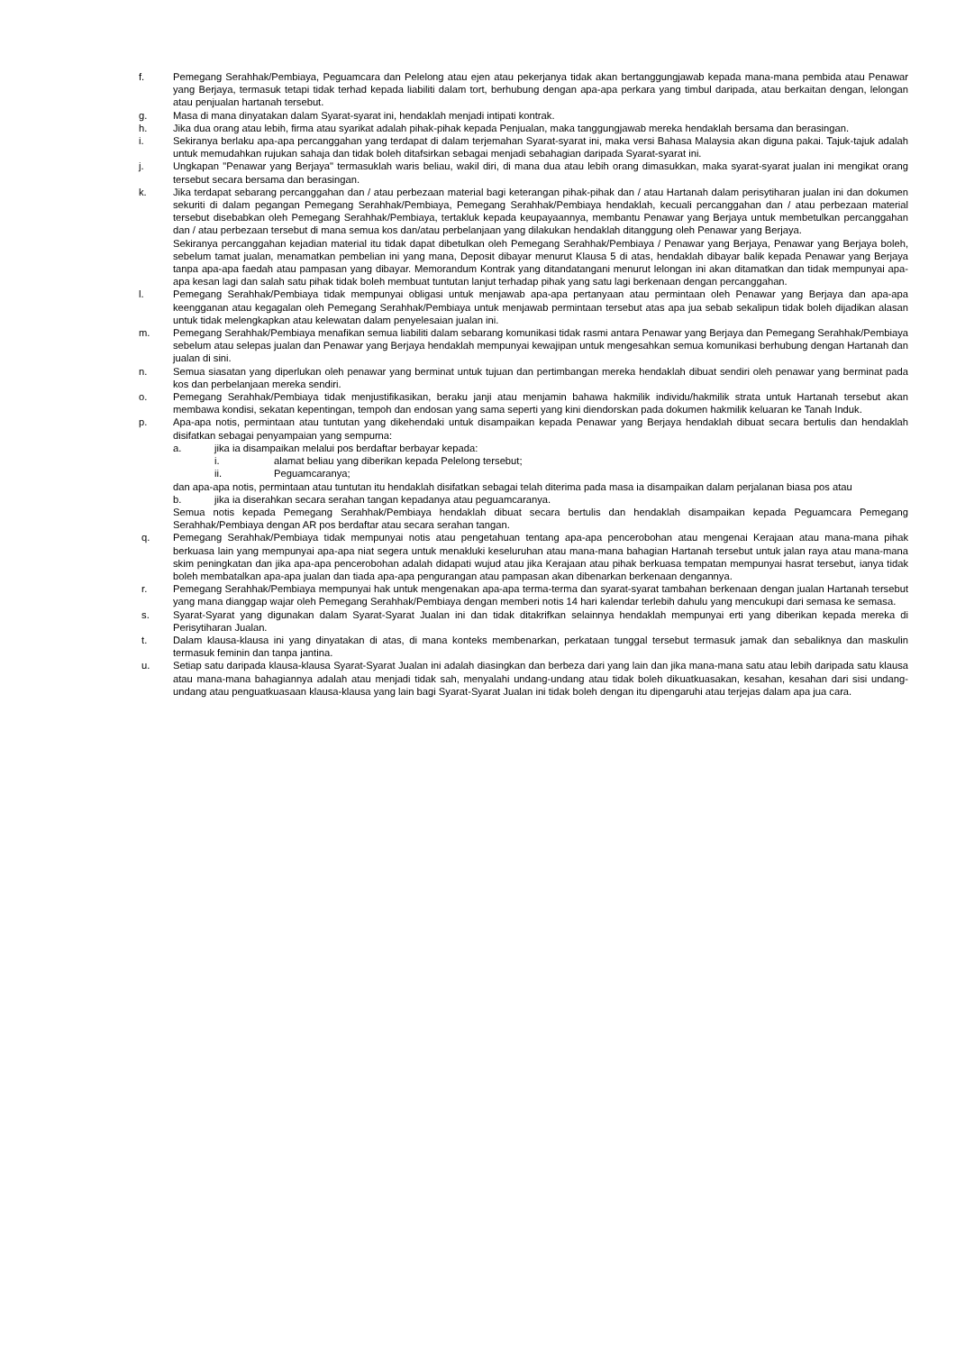f. Pemegang Serahhak/Pembiaya, Peguamcara dan Pelelong atau ejen atau pekerjanya tidak akan bertanggungjawab kepada mana-mana pembida atau Penawar yang Berjaya, termasuk tetapi tidak terhad kepada liabiliti dalam tort, berhubung dengan apa-apa perkara yang timbul daripada, atau berkaitan dengan, lelongan atau penjualan hartanah tersebut.
g. Masa di mana dinyatakan dalam Syarat-syarat ini, hendaklah menjadi intipati kontrak.
h. Jika dua orang atau lebih, firma atau syarikat adalah pihak-pihak kepada Penjualan, maka tanggungjawab mereka hendaklah bersama dan berasingan.
i. Sekiranya berlaku apa-apa percanggahan yang terdapat di dalam terjemahan Syarat-syarat ini, maka versi Bahasa Malaysia akan diguna pakai. Tajuk-tajuk adalah untuk memudahkan rujukan sahaja dan tidak boleh ditafsirkan sebagai menjadi sebahagian daripada Syarat-syarat ini.
j. Ungkapan "Penawar yang Berjaya" termasuklah waris beliau, wakil diri, di mana dua atau lebih orang dimasukkan, maka syarat-syarat jualan ini mengikat orang tersebut secara bersama dan berasingan.
k. Jika terdapat sebarang percanggahan dan / atau perbezaan material bagi keterangan pihak-pihak dan / atau Hartanah dalam perisytiharan jualan ini dan dokumen sekuriti di dalam pegangan Pemegang Serahhak/Pembiaya, Pemegang Serahhak/Pembiaya hendaklah, kecuali percanggahan dan / atau perbezaan material tersebut disebabkan oleh Pemegang Serahhak/Pembiaya, tertakluk kepada keupayaannya, membantu Penawar yang Berjaya untuk membetulkan percanggahan dan / atau perbezaan tersebut di mana semua kos dan/atau perbelanjaan yang dilakukan hendaklah ditanggung oleh Penawar yang Berjaya.
Sekiranya percanggahan kejadian material itu tidak dapat dibetulkan oleh Pemegang Serahhak/Pembiaya / Penawar yang Berjaya, Penawar yang Berjaya boleh, sebelum tamat jualan, menamatkan pembelian ini yang mana, Deposit dibayar menurut Klausa 5 di atas, hendaklah dibayar balik kepada Penawar yang Berjaya tanpa apa-apa faedah atau pampasan yang dibayar. Memorandum Kontrak yang ditandatangani menurut lelongan ini akan ditamatkan dan tidak mempunyai apa-apa kesan lagi dan salah satu pihak tidak boleh membuat tuntutan lanjut terhadap pihak yang satu lagi berkenaan dengan percanggahan.
l. Pemegang Serahhak/Pembiaya tidak mempunyai obligasi untuk menjawab apa-apa pertanyaan atau permintaan oleh Penawar yang Berjaya dan apa-apa keengganan atau kegagalan oleh Pemegang Serahhak/Pembiaya untuk menjawab permintaan tersebut atas apa jua sebab sekalipun tidak boleh dijadikan alasan untuk tidak melengkapkan atau kelewatan dalam penyelesaian jualan ini.
m. Pemegang Serahhak/Pembiaya menafikan semua liabiliti dalam sebarang komunikasi tidak rasmi antara Penawar yang Berjaya dan Pemegang Serahhak/Pembiaya sebelum atau selepas jualan dan Penawar yang Berjaya hendaklah mempunyai kewajipan untuk mengesahkan semua komunikasi berhubung dengan Hartanah dan jualan di sini.
n. Semua siasatan yang diperlukan oleh penawar yang berminat untuk tujuan dan pertimbangan mereka hendaklah dibuat sendiri oleh penawar yang berminat pada kos dan perbelanjaan mereka sendiri.
o. Pemegang Serahhak/Pembiaya tidak menjustifikasikan, beraku janji atau menjamin bahawa hakmilik individu/hakmilik strata untuk Hartanah tersebut akan membawa kondisi, sekatan kepentingan, tempoh dan endosan yang sama seperti yang kini diendorskan pada dokumen hakmilik keluaran ke Tanah Induk.
p. Apa-apa notis, permintaan atau tuntutan yang dikehendaki untuk disampaikan kepada Penawar yang Berjaya hendaklah dibuat secara bertulis dan hendaklah disifatkan sebagai penyampaian yang sempurna:
a. jika ia disampaikan melalui pos berdaftar berbayar kepada:
i. alamat beliau yang diberikan kepada Pelelong tersebut;
ii. Peguamcaranya;
dan apa-apa notis, permintaan atau tuntutan itu hendaklah disifatkan sebagai telah diterima pada masa ia disampaikan dalam perjalanan biasa pos atau
b. jika ia diserahkan secara serahan tangan kepadanya atau peguamcaranya.
Semua notis kepada Pemegang Serahhak/Pembiaya hendaklah dibuat secara bertulis dan hendaklah disampaikan kepada Peguamcara Pemegang Serahhak/Pembiaya dengan AR pos berdaftar atau secara serahan tangan.
q. Pemegang Serahhak/Pembiaya tidak mempunyai notis atau pengetahuan tentang apa-apa pencerobohan atau mengenai Kerajaan atau mana-mana pihak berkuasa lain yang mempunyai apa-apa niat segera untuk menakluki keseluruhan atau mana-mana bahagian Hartanah tersebut untuk jalan raya atau mana-mana skim peningkatan dan jika apa-apa pencerobohan adalah didapati wujud atau jika Kerajaan atau pihak berkuasa tempatan mempunyai hasrat tersebut, ianya tidak boleh membatalkan apa-apa jualan dan tiada apa-apa pengurangan atau pampasan akan dibenarkan berkenaan dengannya.
r. Pemegang Serahhak/Pembiaya mempunyai hak untuk mengenakan apa-apa terma-terma dan syarat-syarat tambahan berkenaan dengan jualan Hartanah tersebut yang mana dianggap wajar oleh Pemegang Serahhak/Pembiaya dengan memberi notis 14 hari kalendar terlebih dahulu yang mencukupi dari semasa ke semasa.
s. Syarat-Syarat yang digunakan dalam Syarat-Syarat Jualan ini dan tidak ditakrifkan selainnya hendaklah mempunyai erti yang diberikan kepada mereka di Perisytiharan Jualan.
t. Dalam klausa-klausa ini yang dinyatakan di atas, di mana konteks membenarkan, perkataan tunggal tersebut termasuk jamak dan sebaliknya dan maskulin termasuk feminin dan tanpa jantina.
u. Setiap satu daripada klausa-klausa Syarat-Syarat Jualan ini adalah diasingkan dan berbeza dari yang lain dan jika mana-mana satu atau lebih daripada satu klausa atau mana-mana bahagiannya adalah atau menjadi tidak sah, menyalahi undang-undang atau tidak boleh dikuatkuasakan, kesahan, kesahan dari sisi undang-undang atau penguatkuasaan klausa-klausa yang lain bagi Syarat-Syarat Jualan ini tidak boleh dengan itu dipengaruhi atau terjejas dalam apa jua cara.